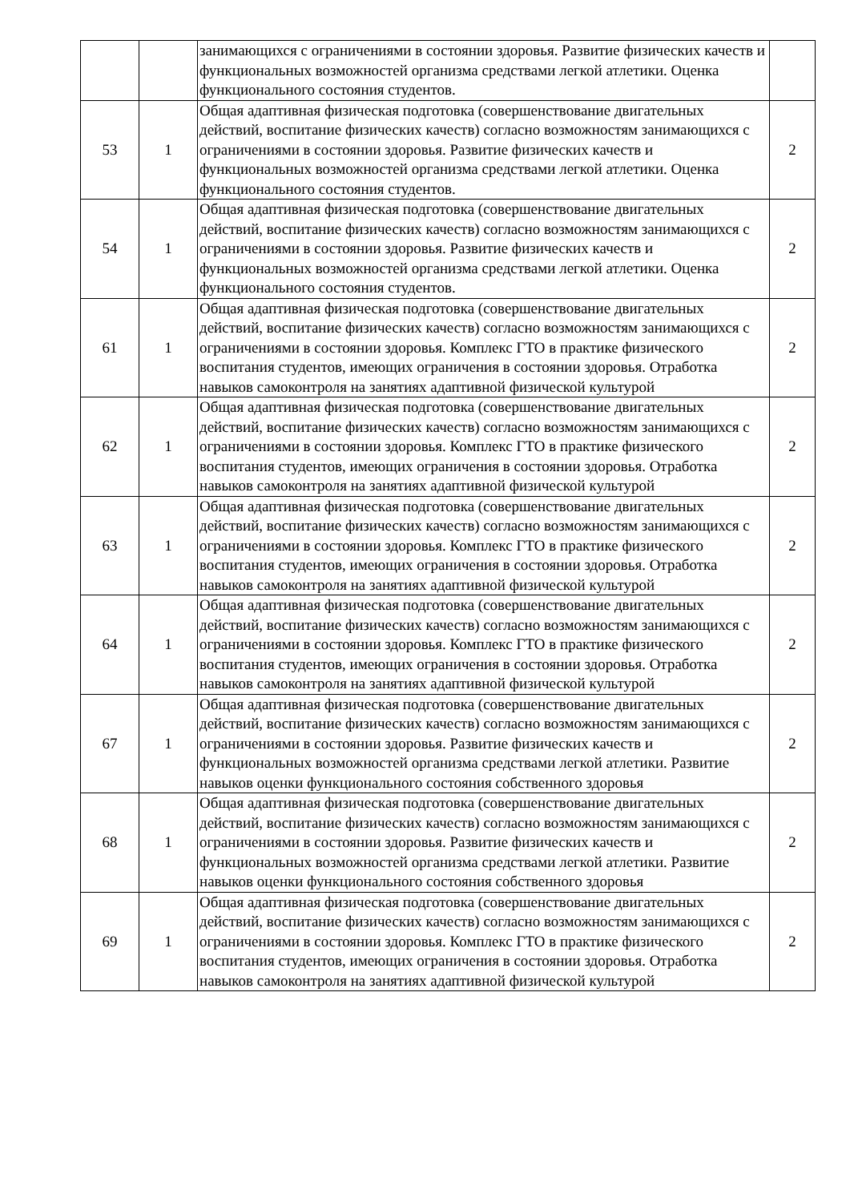| | | занимающихся с ограничениями в состоянии здоровья. Развитие физических качеств и функциональных возможностей организма средствами легкой атлетики. Оценка функционального состояния студентов. | |
| 53 | 1 | Общая адаптивная физическая подготовка (совершенствование двигательных действий, воспитание физических качеств) согласно возможностям занимающихся с ограничениями в состоянии здоровья. Развитие физических качеств и функциональных возможностей организма средствами легкой атлетики. Оценка функционального состояния студентов. | 2 |
| 54 | 1 | Общая адаптивная физическая подготовка (совершенствование двигательных действий, воспитание физических качеств) согласно возможностям занимающихся с ограничениями в состоянии здоровья. Развитие физических качеств и функциональных возможностей организма средствами легкой атлетики. Оценка функционального состояния студентов. | 2 |
| 61 | 1 | Общая адаптивная физическая подготовка (совершенствование двигательных действий, воспитание физических качеств) согласно возможностям занимающихся с ограничениями в состоянии здоровья. Комплекс ГТО в практике физического воспитания студентов, имеющих ограничения в состоянии здоровья. Отработка навыков самоконтроля на занятиях адаптивной физической культурой | 2 |
| 62 | 1 | Общая адаптивная физическая подготовка (совершенствование двигательных действий, воспитание физических качеств) согласно возможностям занимающихся с ограничениями в состоянии здоровья. Комплекс ГТО в практике физического воспитания студентов, имеющих ограничения в состоянии здоровья. Отработка навыков самоконтроля на занятиях адаптивной физической культурой | 2 |
| 63 | 1 | Общая адаптивная физическая подготовка (совершенствование двигательных действий, воспитание физических качеств) согласно возможностям занимающихся с ограничениями в состоянии здоровья. Комплекс ГТО в практике физического воспитания студентов, имеющих ограничения в состоянии здоровья. Отработка навыков самоконтроля на занятиях адаптивной физической культурой | 2 |
| 64 | 1 | Общая адаптивная физическая подготовка (совершенствование двигательных действий, воспитание физических качеств) согласно возможностям занимающихся с ограничениями в состоянии здоровья. Комплекс ГТО в практике физического воспитания студентов, имеющих ограничения в состоянии здоровья. Отработка навыков самоконтроля на занятиях адаптивной физической культурой | 2 |
| 67 | 1 | Общая адаптивная физическая подготовка (совершенствование двигательных действий, воспитание физических качеств) согласно возможностям занимающихся с ограничениями в состоянии здоровья. Развитие физических качеств и функциональных возможностей организма средствами легкой атлетики. Развитие навыков оценки функционального состояния собственного здоровья | 2 |
| 68 | 1 | Общая адаптивная физическая подготовка (совершенствование двигательных действий, воспитание физических качеств) согласно возможностям занимающихся с ограничениями в состоянии здоровья. Развитие физических качеств и функциональных возможностей организма средствами легкой атлетики. Развитие навыков оценки функционального состояния собственного здоровья | 2 |
| 69 | 1 | Общая адаптивная физическая подготовка (совершенствование двигательных действий, воспитание физических качеств) согласно возможностям занимающихся с ограничениями в состоянии здоровья. Комплекс ГТО в практике физического воспитания студентов, имеющих ограничения в состоянии здоровья. Отработка навыков самоконтроля на занятиях адаптивной физической культурой | 2 |